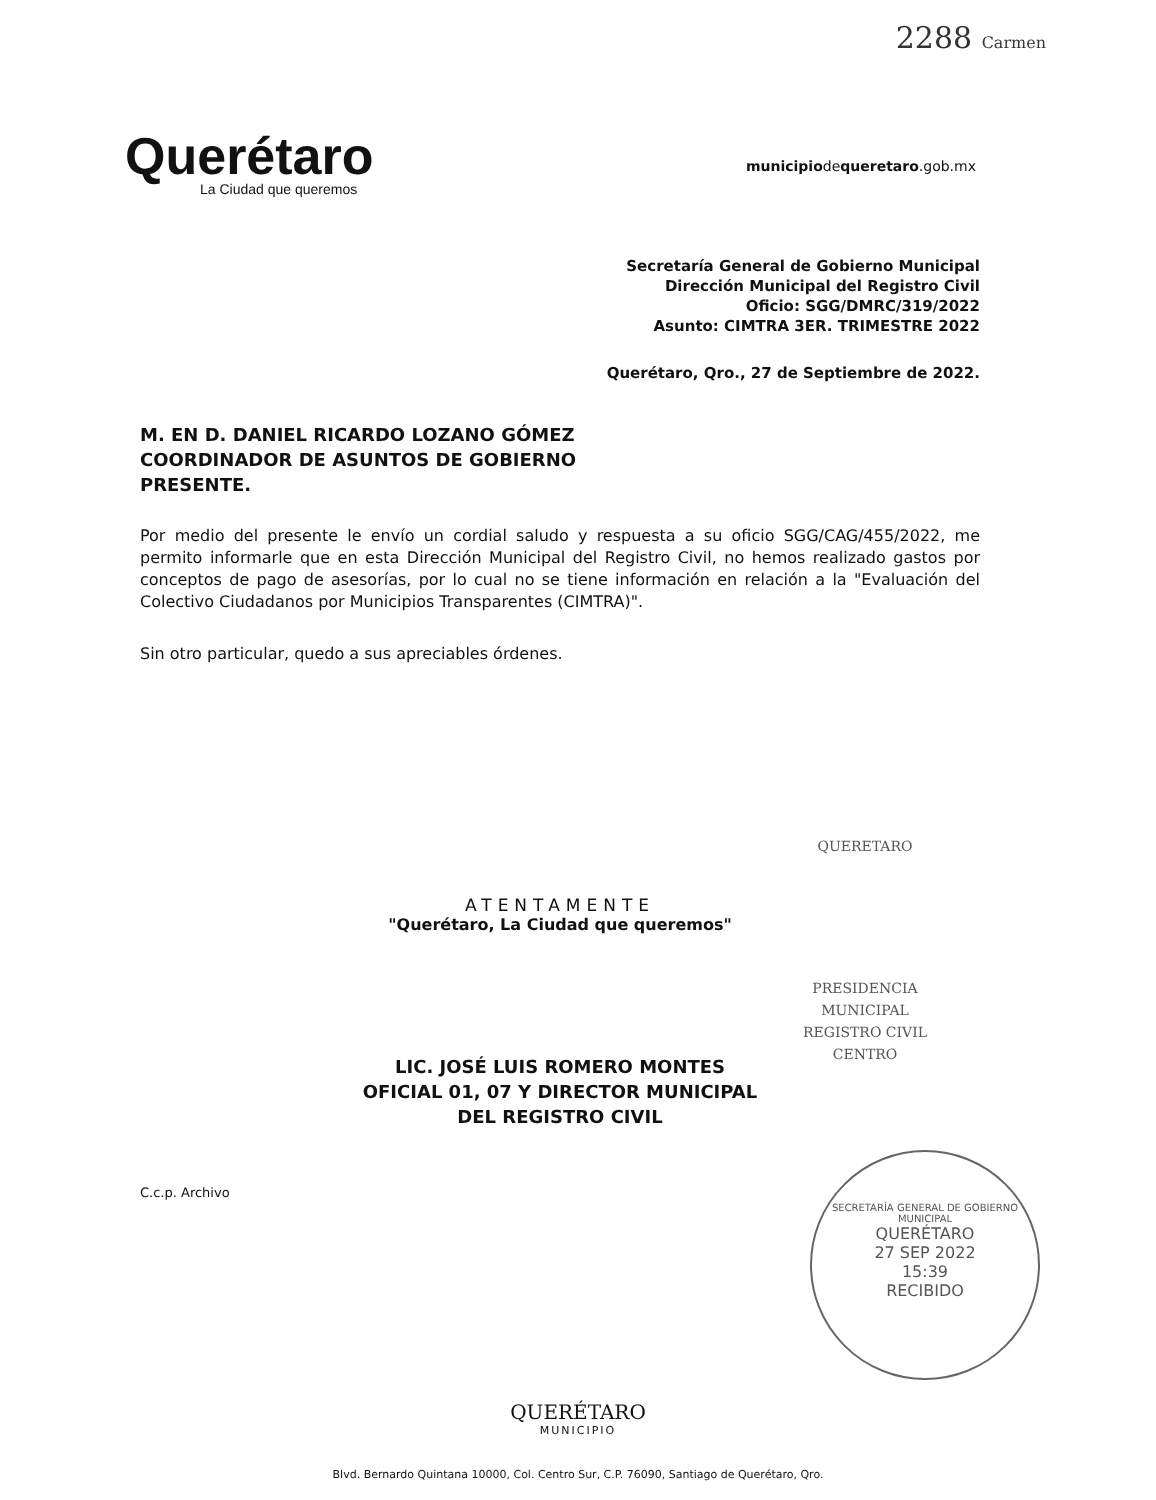2288 Carmen
Querétaro
La Ciudad que queremos
municipiodequeretaro.gob.mx
Secretaría General de Gobierno Municipal
Dirección Municipal del Registro Civil
Oficio: SGG/DMRC/319/2022
Asunto: CIMTRA 3ER. TRIMESTRE 2022
Querétaro, Qro., 27 de Septiembre de 2022.
M. EN D. DANIEL RICARDO LOZANO GÓMEZ
COORDINADOR DE ASUNTOS DE GOBIERNO
PRESENTE.
Por medio del presente le envío un cordial saludo y respuesta a su oficio SGG/CAG/455/2022, me permito informarle que en esta Dirección Municipal del Registro Civil, no hemos realizado gastos por conceptos de pago de asesorías, por lo cual no se tiene información en relación a la "Evaluación del Colectivo Ciudadanos por Municipios Transparentes (CIMTRA)".
Sin otro particular, quedo a sus apreciables órdenes.
ATENTAMENTE
"Querétaro, La Ciudad que queremos"
LIC. JOSÉ LUIS ROMERO MONTES
OFICIAL 01, 07 Y DIRECTOR MUNICIPAL
DEL REGISTRO CIVIL
QUERETARO
PRESIDENCIA
MUNICIPAL
REGISTRO CIVIL
CENTRO
SECRETARÍA GENERAL DE GOBIERNO MUNICIPAL
QUERÉTARO
27 SEP 2022
15:39
RECIBIDO
C.c.p. Archivo
QUERÉTARO
MUNICIPIO
Blvd. Bernardo Quintana 10000, Col. Centro Sur, C.P. 76090, Santiago de Querétaro, Qro.